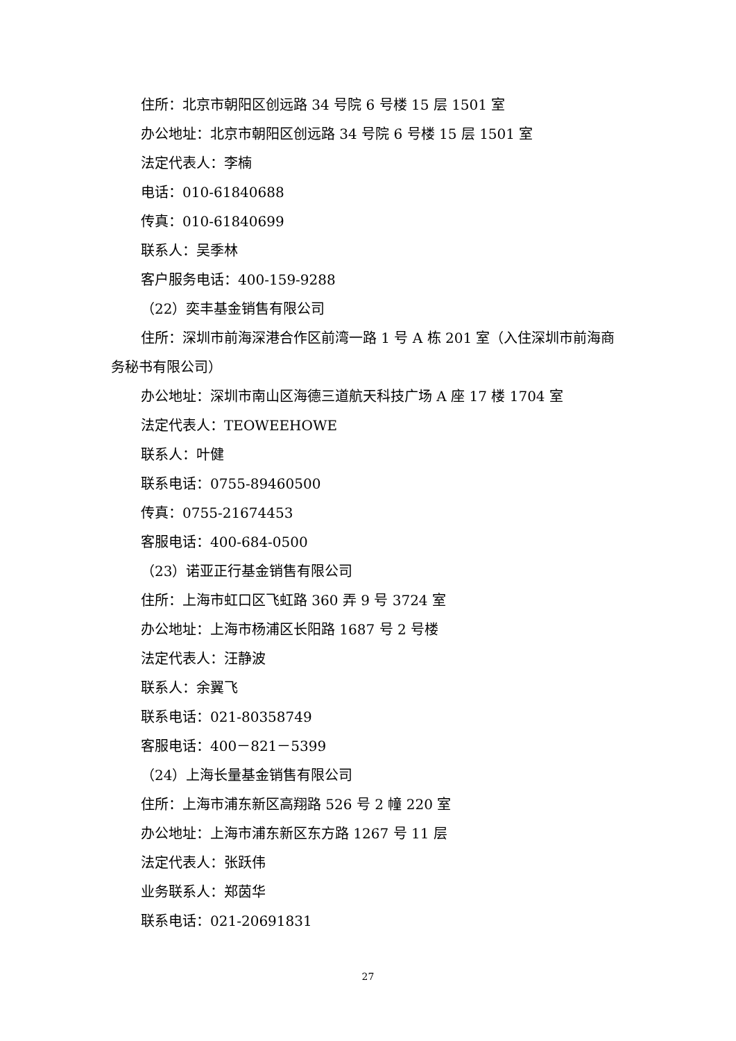住所：北京市朝阳区创远路 34 号院 6 号楼 15 层 1501 室
办公地址：北京市朝阳区创远路 34 号院 6 号楼 15 层 1501 室
法定代表人：李楠
电话：010-61840688
传真：010-61840699
联系人：吴季林
客户服务电话：400-159-9288
（22）奕丰基金销售有限公司
住所：深圳市前海深港合作区前湾一路 1 号 A 栋 201 室（入住深圳市前海商务秘书有限公司）
办公地址：深圳市南山区海德三道航天科技广场 A 座 17 楼 1704 室
法定代表人：TEOWEEHOWE
联系人：叶健
联系电话：0755-89460500
传真：0755-21674453
客服电话：400-684-0500
（23）诺亚正行基金销售有限公司
住所：上海市虹口区飞虹路 360 弄 9 号 3724 室
办公地址：上海市杨浦区长阳路 1687 号 2 号楼
法定代表人：汪静波
联系人：余翼飞
联系电话：021-80358749
客服电话：400－821－5399
（24）上海长量基金销售有限公司
住所：上海市浦东新区高翔路 526 号 2 幢 220 室
办公地址：上海市浦东新区东方路 1267 号 11 层
法定代表人：张跃伟
业务联系人：郑茵华
联系电话：021-20691831
27